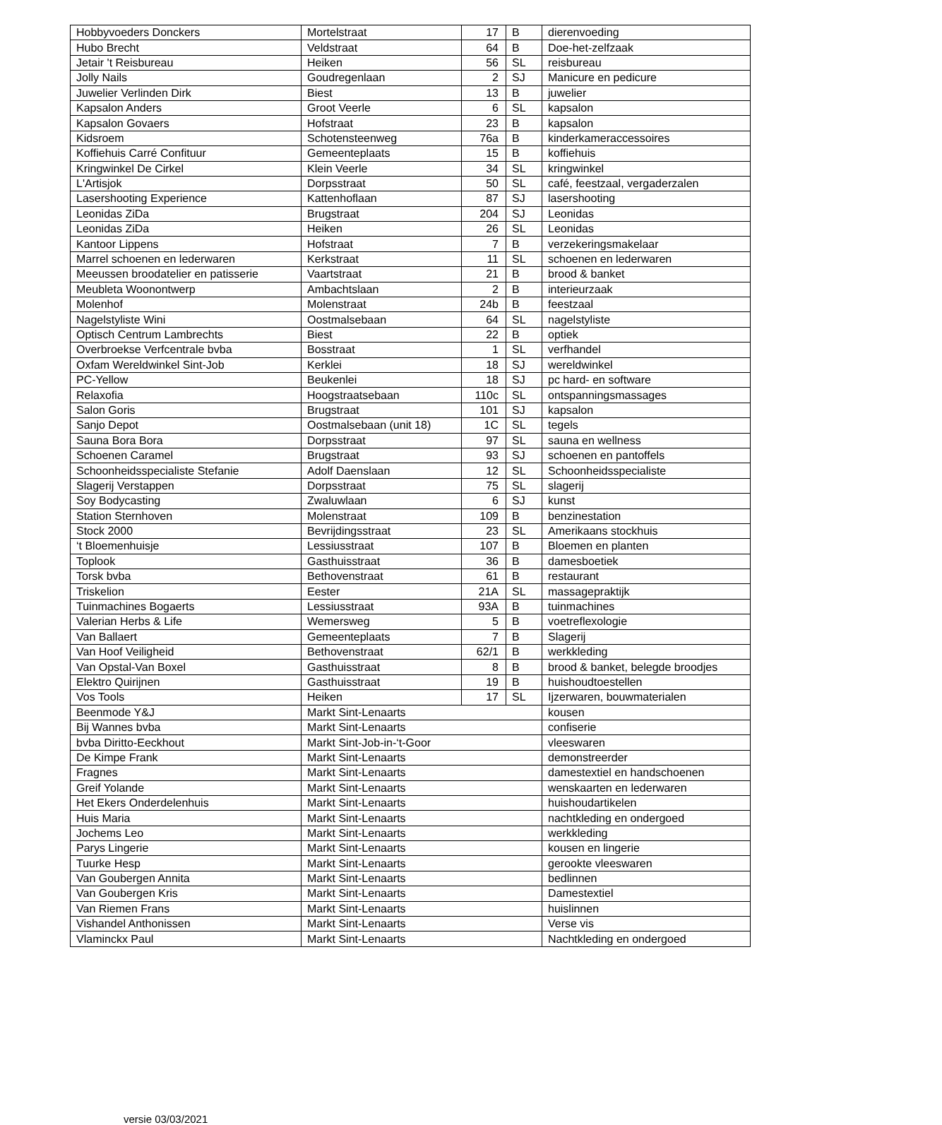| Hobbyvoeders Donckers | Mortelstraat | 17 | B | dierenvoeding |
| Hubo Brecht | Veldstraat | 64 | B | Doe-het-zelfzaak |
| Jetair 't Reisbureau | Heiken | 56 | SL | reisbureau |
| Jolly Nails | Goudregenlaan | 2 | SJ | Manicure en pedicure |
| Juwelier Verlinden Dirk | Biest | 13 | B | juwelier |
| Kapsalon Anders | Groot Veerle | 6 | SL | kapsalon |
| Kapsalon Govaers | Hofstraat | 23 | B | kapsalon |
| Kidsroem | Schotensteenweg | 76a | B | kinderkameraccessoires |
| Koffiehuis Carré Confituur | Gemeenteplaats | 15 | B | koffiehuis |
| Kringwinkel De Cirkel | Klein Veerle | 34 | SL | kringwinkel |
| L'Artisjok | Dorpsstraat | 50 | SL | café, feestzaal, vergaderzalen |
| Lasershooting Experience | Kattenhoflaan | 87 | SJ | lasershooting |
| Leonidas ZiDa | Brugstraat | 204 | SJ | Leonidas |
| Leonidas ZiDa | Heiken | 26 | SL | Leonidas |
| Kantoor Lippens | Hofstraat | 7 | B | verzekeringsmakelaar |
| Marrel schoenen en lederwaren | Kerkstraat | 11 | SL | schoenen en lederwaren |
| Meeussen broodatelier en patisserie | Vaartstraat | 21 | B | brood & banket |
| Meubleta Woonontwerp | Ambachtslaan | 2 | B | interieurzaak |
| Molenhof | Molenstraat | 24b | B | feestzaal |
| Nagelstyliste Wini | Oostmalsebaan | 64 | SL | nagelstyliste |
| Optisch Centrum Lambrechts | Biest | 22 | B | optiek |
| Overbroekse Verfcentrale bvba | Bosstraat | 1 | SL | verfhandel |
| Oxfam Wereldwinkel Sint-Job | Kerklei | 18 | SJ | wereldwinkel |
| PC-Yellow | Beukenlei | 18 | SJ | pc hard- en software |
| Relaxofia | Hoogstraatsebaan | 110c | SL | ontspanningsmassages |
| Salon Goris | Brugstraat | 101 | SJ | kapsalon |
| Sanjo Depot | Oostmalsebaan (unit 18) | 1C | SL | tegels |
| Sauna Bora Bora | Dorpsstraat | 97 | SL | sauna en wellness |
| Schoenen Caramel | Brugstraat | 93 | SJ | schoenen en pantoffels |
| Schoonheidsspecialiste Stefanie | Adolf Daenslaan | 12 | SL | Schoonheidsspecialiste |
| Slagerij Verstappen | Dorpsstraat | 75 | SL | slagerij |
| Soy Bodycasting | Zwaluwlaan | 6 | SJ | kunst |
| Station Sternhoven | Molenstraat | 109 | B | benzinestation |
| Stock 2000 | Bevrijdingsstraat | 23 | SL | Amerikaans stockhuis |
| ‘t Bloemenhuisje | Lessiusstraat | 107 | B | Bloemen en planten |
| Toplook | Gasthuisstraat | 36 | B | damesboetiek |
| Torsk bvba | Bethovenstraat | 61 | B | restaurant |
| Triskelion | Eester | 21A | SL | massagepraktijk |
| Tuinmachines Bogaerts | Lessiusstraat | 93A | B | tuinmachines |
| Valerian Herbs & Life | Wemersweg | 5 | B | voetreflexologie |
| Van Ballaert | Gemeenteplaats | 7 | B | Slagerij |
| Van Hoof Veiligheid | Bethovenstraat | 62/1 | B | werkkleding |
| Van Opstal-Van Boxel | Gasthuisstraat | 8 | B | brood & banket, belegde broodjes |
| Elektro Quirijnen | Gasthuisstraat | 19 | B | huishoudtoestellen |
| Vos Tools | Heiken | 17 | SL | Ijzerwaren, bouwmaterialen |
| Beenmode Y&J | Markt Sint-Lenaarts | | | kousen |
| Bij Wannes bvba | Markt Sint-Lenaarts | | | confiserie |
| bvba Diritto-Eeckhout | Markt Sint-Job-in-‘t-Goor | | | vleeswaren |
| De Kimpe Frank | Markt Sint-Lenaarts | | | demonstreerder |
| Fragnes | Markt Sint-Lenaarts | | | damestextiel en handschoenen |
| Greif Yolande | Markt Sint-Lenaarts | | | wenskaarten en lederwaren |
| Het Ekers Onderdelenhuis | Markt Sint-Lenaarts | | | huishoudartikelen |
| Huis Maria | Markt Sint-Lenaarts | | | nachtkleding en ondergoed |
| Jochems Leo | Markt Sint-Lenaarts | | | werkkleding |
| Parys Lingerie | Markt Sint-Lenaarts | | | kousen en lingerie |
| Tuurke Hesp | Markt Sint-Lenaarts | | | gerookte vleeswaren |
| Van Goubergen Annita | Markt Sint-Lenaarts | | | bedlinnen |
| Van Goubergen Kris | Markt Sint-Lenaarts | | | Damestextiel |
| Van Riemen Frans | Markt Sint-Lenaarts | | | huislinnen |
| Vishandel Anthonissen | Markt Sint-Lenaarts | | | Verse vis |
| Vlaminckx Paul | Markt Sint-Lenaarts | | | Nachtkleding en ondergoed |
versie 03/03/2021